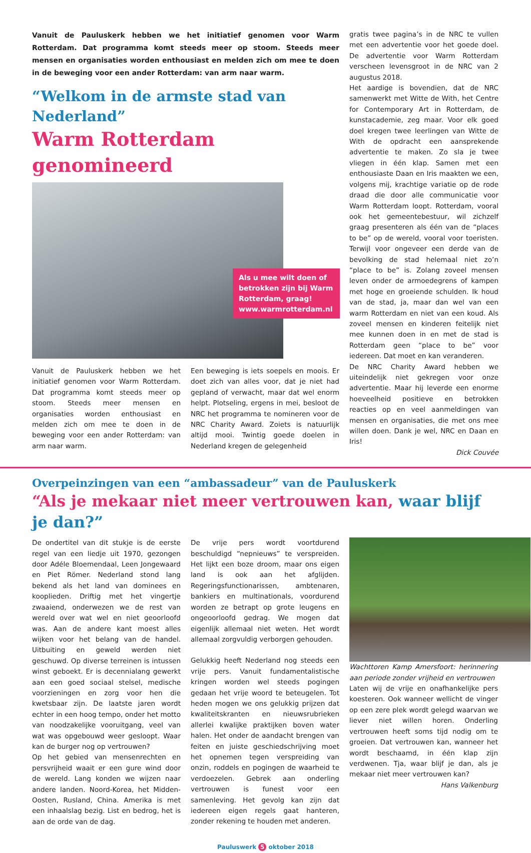Vanuit de Pauluskerk hebben we het initiatief genomen voor Warm Rotterdam. Dat programma komt steeds meer op stoom. Steeds meer mensen en organisaties worden enthousiast en melden zich om mee te doen in de beweging voor een ander Rotterdam: van arm naar warm.
“Welkom in de armste stad van Nederland”
Warm Rotterdam genomineerd
Als u mee wilt doen of betrokken zijn bij Warm Rotterdam, graag! www.warmrotterdam.nl
Vanuit de Pauluskerk hebben we het initiatief genomen voor Warm Rotterdam. Dat programma komt steeds meer op stoom. Steeds meer mensen en organisaties worden enthousiast en melden zich om mee te doen in de beweging voor een ander Rotterdam: van arm naar warm.
Een beweging is iets soepels en moois. Er doet zich van alles voor, dat je niet had gepland of verwacht, maar dat wel enorm helpt. Plotseling, ergens in mei, besloot de NRC het programma te nomineren voor de NRC Charity Award. Zoiets is natuurlijk altijd mooi. Twintig goede doelen in Nederland kregen de gelegenheid
gratis twee pagina’s in de NRC te vullen met een advertentie voor het goede doel. De advertentie voor Warm Rotterdam verscheen levensgroot in de NRC van 2 augustus 2018.
Het aardige is bovendien, dat de NRC samenwerkt met Witte de With, het Centre for Contemporary Art in Rotterdam, de kunstacademie, zeg maar. Voor elk goed doel kregen twee leerlingen van Witte de With de opdracht een aansprekende advertentie te maken. Zo sla je twee vliegen in één klap. Samen met een enthousiaste Daan en Iris maakten we een, volgens mij, krachtige variatie op de rode draad die door alle communicatie voor Warm Rotterdam loopt. Rotterdam, vooral ook het gemeentebestuur, wil zichzelf graag presenteren als één van de “places to be” op de wereld, vooral voor toeristen. Terwijl voor ongeveer een derde van de bevolking de stad helemaal niet zo’n “place to be” is. Zolang zoveel mensen leven onder de armoedegrens of kampen met hoge en groeiende schulden. Ik houd van de stad, ja, maar dan wel van een warm Rotterdam en niet van een koud. Als zoveel mensen en kinderen feitelijk niet mee kunnen doen in en met de stad is Rotterdam geen “place to be” voor iedereen. Dat moet en kan veranderen.
De NRC Charity Award hebben we uiteindelijk niet gekregen voor onze advertentie. Maar hij leverde een enorme hoeveelheid positieve en betrokken reacties op en veel aanmeldingen van mensen en organisaties, die met ons mee willen doen. Dank je wel, NRC en Daan en Iris!
Dick Couvée
Overpeinzingen van een “ambassadeur” van de Pauluskerk
“Als je mekaar niet meer vertrouwen kan, waar blijf je dan?”
De ondertitel van dit stukje is de eerste regel van een liedje uit 1970, gezongen door Adéle Bloemendaal, Leen Jongewaard en Piet Römer. Nederland stond lang bekend als het land van dominees en kooplieden. Driftig met het vingertje zwaaiend, onderwezen we de rest van wereld over wat wel en niet geoorloofd was. Aan de andere kant moest alles wijken voor het belang van de handel. Uitbuiting en geweld werden niet geschuwd. Op diverse terreinen is intussen winst geboekt. Er is decennialang gewerkt aan een goed sociaal stelsel, medische voorzieningen en zorg voor hen die kwetsbaar zijn. De laatste jaren wordt echter in een hoog tempo, onder het motto van noodzakelijke vooruitgang, veel van wat was opgebouwd weer gesloopt. Waar kan de burger nog op vertrouwen?
Op het gebied van mensenrechten en persvrijheid waait er een gure wind door de wereld. Lang konden we wijzen naar andere landen. Noord-Korea, het Midden-Oosten, Rusland, China. Amerika is met een inhaalslag bezig. List en bedrog, het is aan de orde van de dag.
De vrije pers wordt voortdurend beschuldigd “nepnieuws” te verspreiden. Het lijkt een boze droom, maar ons eigen land is ook aan het afglijden. Regeringsfunctionarissen, ambtenaren, bankiers en multinationals, voordurend worden ze betrapt op grote leugens en ongeoorloofd gedrag. We mogen dat eigenlijk allemaal niet weten. Het wordt allemaal zorgvuldig verborgen gehouden.
Gelukkig heeft Nederland nog steeds een vrije pers. Vanuit fundamentalistische kringen worden wel steeds pogingen gedaan het vrije woord te beteugelen. Tot heden mogen we ons gelukkig prijzen dat kwaliteitskranten en nieuwsrubrieken allerlei kwalijke praktijken boven water halen. Het onder de aandacht brengen van feiten en juiste geschiedschrijving moet het opnemen tegen verspreiding van onzin, roddels en pogingen de waarheid te verdoezelen. Gebrek aan onderling vertrouwen is funest voor een samenleving. Het gevolg kan zijn dat iedereen eigen regels gaat hanteren, zonder rekening te houden met anderen.
Wachttoren Kamp Amersfoort: herinnering aan periode zonder vrijheid en vertrouwen
Laten wij de vrije en onafhankelijke pers koesteren. Ook wanneer wellicht de vinger op een zere plek wordt gelegd waarvan we liever niet willen horen. Onderling vertrouwen heeft soms tijd nodig om te groeien. Dat vertrouwen kan, wanneer het wordt beschaamd, in één klap zijn verdwenen. Tja, waar blijf je dan, als je mekaar niet meer vertrouwen kan?
Hans Valkenburg
Pauluswerk 5 oktober 2018